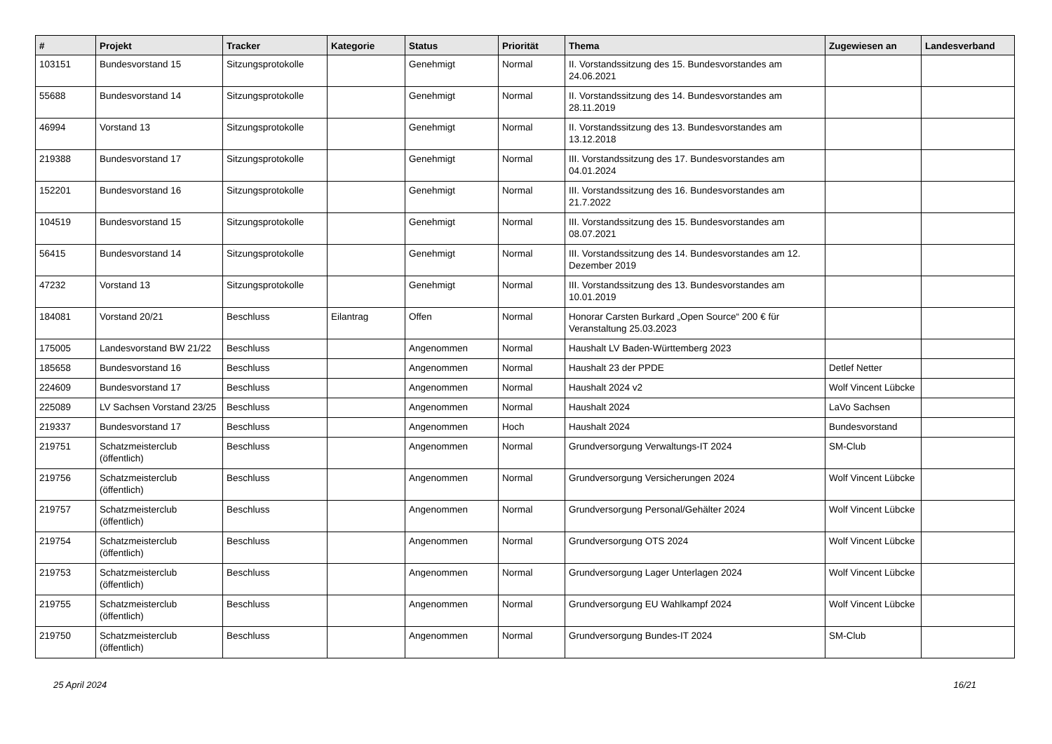| # | Projekt | Tracker | Kategorie | Status | Priorität | Thema | Zugewiesen an | Landesverband |
| --- | --- | --- | --- | --- | --- | --- | --- | --- |
| 103151 | Bundesvorstand 15 | Sitzungsprotokolle | | Genehmigt | Normal | II. Vorstandssitzung des 15. Bundesvorstandes am 24.06.2021 | | |
| 55688 | Bundesvorstand 14 | Sitzungsprotokolle | | Genehmigt | Normal | II. Vorstandssitzung des 14. Bundesvorstandes am 28.11.2019 | | |
| 46994 | Vorstand 13 | Sitzungsprotokolle | | Genehmigt | Normal | II. Vorstandssitzung des 13. Bundesvorstandes am 13.12.2018 | | |
| 219388 | Bundesvorstand 17 | Sitzungsprotokolle | | Genehmigt | Normal | III. Vorstandssitzung des 17. Bundesvorstandes am 04.01.2024 | | |
| 152201 | Bundesvorstand 16 | Sitzungsprotokolle | | Genehmigt | Normal | III. Vorstandssitzung des 16. Bundesvorstandes am 21.7.2022 | | |
| 104519 | Bundesvorstand 15 | Sitzungsprotokolle | | Genehmigt | Normal | III. Vorstandssitzung des 15. Bundesvorstandes am 08.07.2021 | | |
| 56415 | Bundesvorstand 14 | Sitzungsprotokolle | | Genehmigt | Normal | III. Vorstandssitzung des 14. Bundesvorstandes am 12. Dezember 2019 | | |
| 47232 | Vorstand 13 | Sitzungsprotokolle | | Genehmigt | Normal | III. Vorstandssitzung des 13. Bundesvorstandes am 10.01.2019 | | |
| 184081 | Vorstand 20/21 | Beschluss | Eilantrag | Offen | Normal | Honorar Carsten Burkard „Open Source“ 200 € für Veranstaltung 25.03.2023 | | |
| 175005 | Landesvorstand BW 21/22 | Beschluss | | Angenommen | Normal | Haushalt LV Baden-Württemberg 2023 | | |
| 185658 | Bundesvorstand 16 | Beschluss | | Angenommen | Normal | Haushalt 23 der PPDE | Detlef Netter | |
| 224609 | Bundesvorstand 17 | Beschluss | | Angenommen | Normal | Haushalt 2024 v2 | Wolf Vincent Lübcke | |
| 225089 | LV Sachsen Vorstand 23/25 | Beschluss | | Angenommen | Normal | Haushalt 2024 | LaVo Sachsen | |
| 219337 | Bundesvorstand 17 | Beschluss | | Angenommen | Hoch | Haushalt 2024 | Bundesvorstand | |
| 219751 | Schatzmeisterclub (öffentlich) | Beschluss | | Angenommen | Normal | Grundversorgung Verwaltungs-IT 2024 | SM-Club | |
| 219756 | Schatzmeisterclub (öffentlich) | Beschluss | | Angenommen | Normal | Grundversorgung Versicherungen 2024 | Wolf Vincent Lübcke | |
| 219757 | Schatzmeisterclub (öffentlich) | Beschluss | | Angenommen | Normal | Grundversorgung Personal/Gehälter 2024 | Wolf Vincent Lübcke | |
| 219754 | Schatzmeisterclub (öffentlich) | Beschluss | | Angenommen | Normal | Grundversorgung OTS 2024 | Wolf Vincent Lübcke | |
| 219753 | Schatzmeisterclub (öffentlich) | Beschluss | | Angenommen | Normal | Grundversorgung Lager Unterlagen 2024 | Wolf Vincent Lübcke | |
| 219755 | Schatzmeisterclub (öffentlich) | Beschluss | | Angenommen | Normal | Grundversorgung EU Wahlkampf 2024 | Wolf Vincent Lübcke | |
| 219750 | Schatzmeisterclub (öffentlich) | Beschluss | | Angenommen | Normal | Grundversorgung Bundes-IT 2024 | SM-Club | |
25 April 2024 16/21